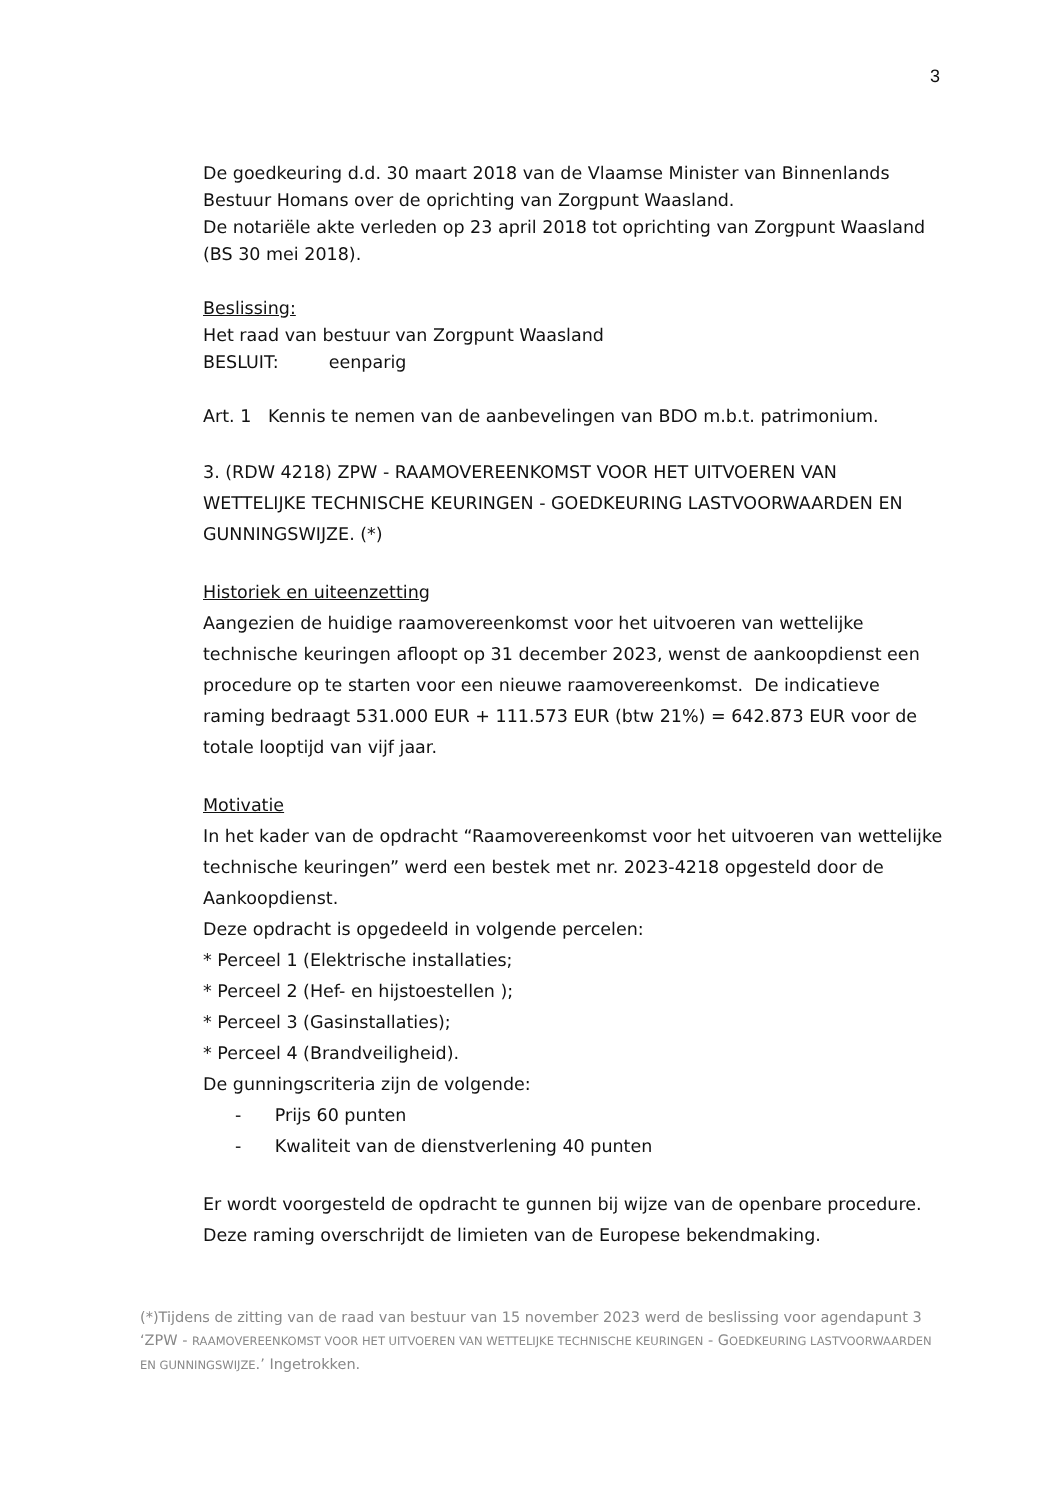3
De goedkeuring d.d. 30 maart 2018 van de Vlaamse Minister van Binnenlands Bestuur Homans over de oprichting van Zorgpunt Waasland.
De notariële akte verleden op 23 april 2018 tot oprichting van Zorgpunt Waasland (BS 30 mei 2018).
Beslissing:
Het raad van bestuur van Zorgpunt Waasland
BESLUIT: eenparig
Art. 1 Kennis te nemen van de aanbevelingen van BDO m.b.t. patrimonium.
3. (RDW 4218) ZPW - RAAMOVEREENKOMST VOOR HET UITVOEREN VAN WETTELIJKE TECHNISCHE KEURINGEN - GOEDKEURING LASTVOORWAARDEN EN GUNNINGSWIJZE. (*)
Historiek en uiteenzetting
Aangezien de huidige raamovereenkomst voor het uitvoeren van wettelijke technische keuringen afloopt op 31 december 2023, wenst de aankoopdienst een procedure op te starten voor een nieuwe raamovereenkomst. De indicatieve raming bedraagt 531.000 EUR + 111.573 EUR (btw 21%) = 642.873 EUR voor de totale looptijd van vijf jaar.
Motivatie
In het kader van de opdracht “Raamovereenkomst voor het uitvoeren van wettelijke technische keuringen” werd een bestek met nr. 2023-4218 opgesteld door de Aankoopdienst.
Deze opdracht is opgedeeld in volgende percelen:
* Perceel 1 (Elektrische installaties;
* Perceel 2 (Hef- en hijstoestellen );
* Perceel 3 (Gasinstallaties);
* Perceel 4 (Brandveiligheid).
De gunningscriteria zijn de volgende:
- Prijs 60 punten
- Kwaliteit van de dienstverlening 40 punten
Er wordt voorgesteld de opdracht te gunnen bij wijze van de openbare procedure. Deze raming overschrijdt de limieten van de Europese bekendmaking.
(*)Tijdens de zitting van de raad van bestuur van 15 november 2023 werd de beslissing voor agendapunt 3 ‘ZPW - RAAMOVEREENKOMST VOOR HET UITVOEREN VAN WETTELIJKE TECHNISCHE KEURINGEN - GOEDKEURING LASTVOORWAARDEN EN GUNNINGSWIJZE.’ Ingetrokken.